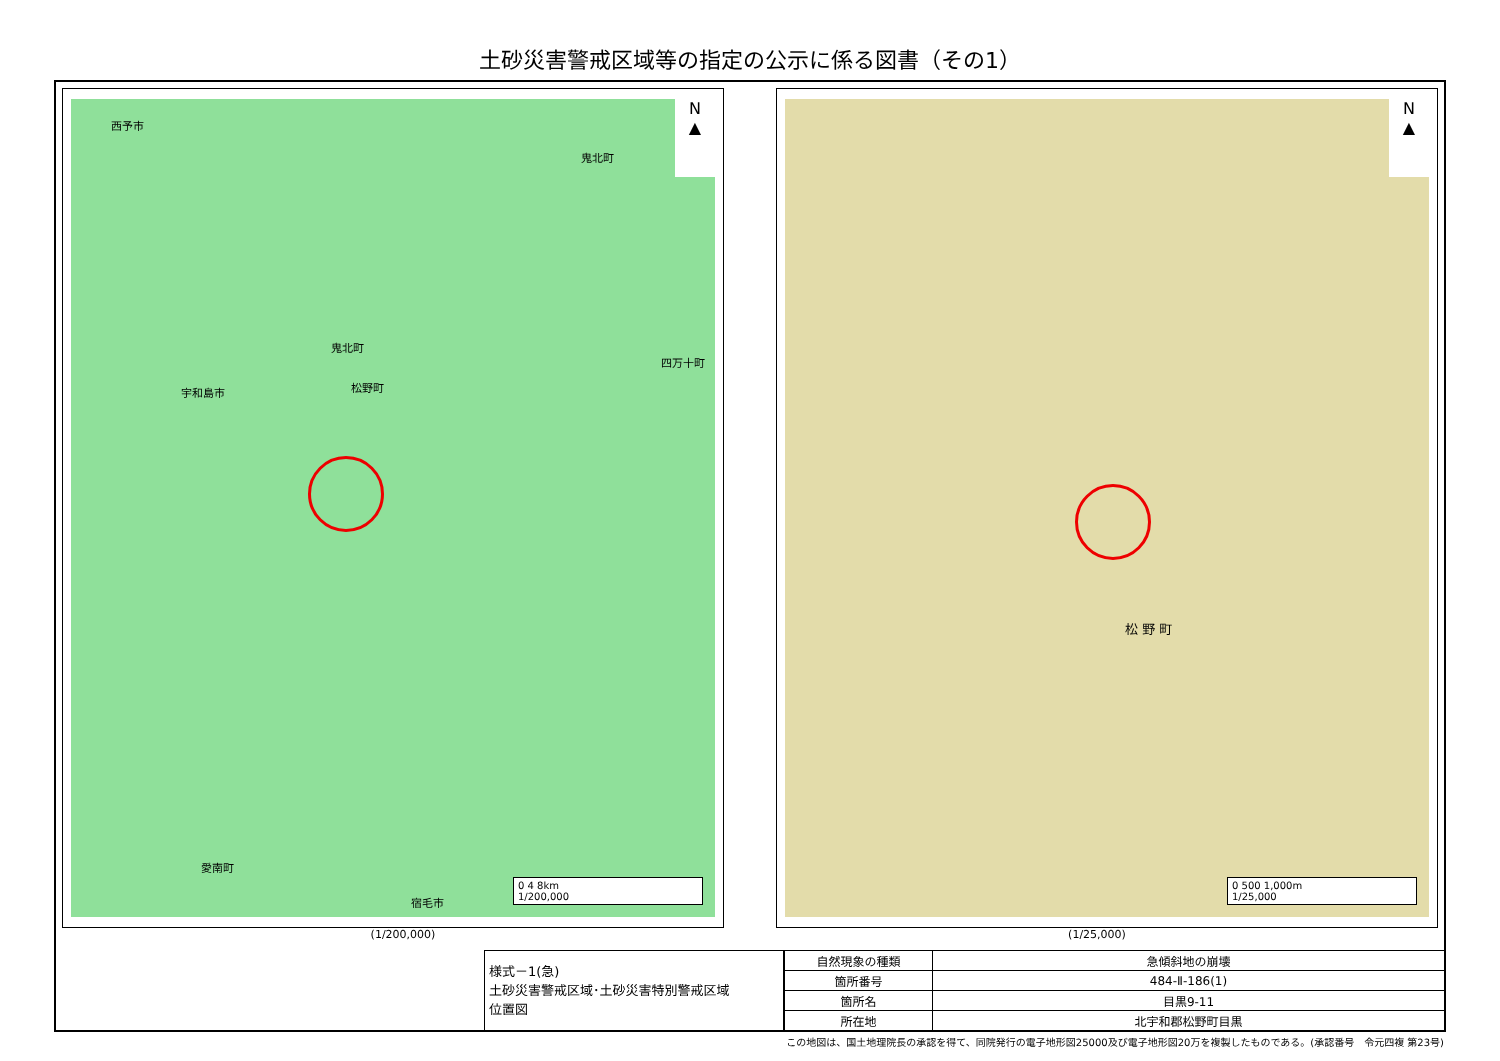土砂災害警戒区域等の指定の公示に係る図書（その1）
西予市
鬼北町
鬼北町
四万十町
宇和島市 松野町
愛南町
宿毛市
N
▲
0 4 8km
1/200,000
松 野 町
N
▲
0 500 1,000m
1/25,000
(1/200,000) (1/25,000)
様式－1(急)
土砂災害警戒区域･土砂災害特別警戒区域
位置図
| 自然現象の種類 | 急傾斜地の崩壊 |
| 箇所番号 | 484-Ⅱ-186(1) |
| 箇所名 | 目黒9-11 |
| 所在地 | 北宇和郡松野町目黒 |
この地図は、国土地理院長の承認を得て、同院発行の電子地形図25000及び電子地形図20万を複製したものである。(承認番号　令元四複 第23号)